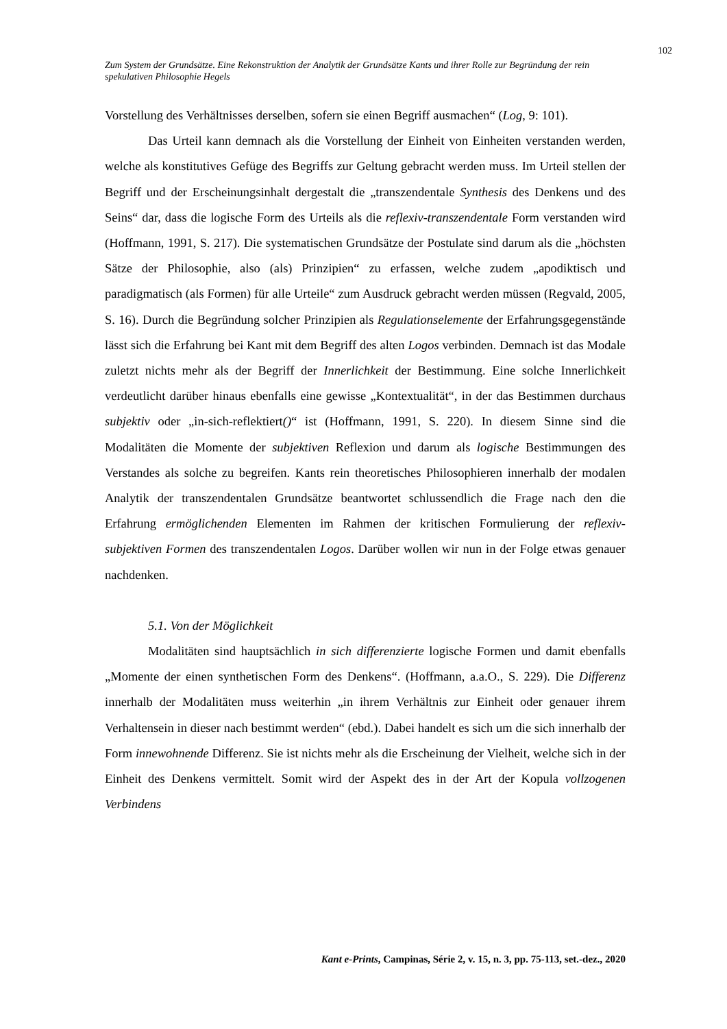102
Zum System der Grundsätze. Eine Rekonstruktion der Analytik der Grundsätze Kants und ihrer Rolle zur Begründung der rein spekulativen Philosophie Hegels
Vorstellung des Verhältnisses derselben, sofern sie einen Begriff ausmachen“ (Log, 9: 101).
Das Urteil kann demnach als die Vorstellung der Einheit von Einheiten verstanden werden, welche als konstitutives Gefüge des Begriffs zur Geltung gebracht werden muss. Im Urteil stellen der Begriff und der Erscheinungsinhalt dergestalt die „transzendentale Synthesis des Denkens und des Seins“ dar, dass die logische Form des Urteils als die reflexiv-transzendentale Form verstanden wird (Hoffmann, 1991, S. 217). Die systematischen Grundsätze der Postulate sind darum als die „höchsten Sätze der Philosophie, also (als) Prinzipien“ zu erfassen, welche zudem „apodiktisch und paradigmatisch (als Formen) für alle Urteile“ zum Ausdruck gebracht werden müssen (Regvald, 2005, S. 16). Durch die Begründung solcher Prinzipien als Regulationselemente der Erfahrungsgegenstände lässt sich die Erfahrung bei Kant mit dem Begriff des alten Logos verbinden. Demnach ist das Modale zuletzt nichts mehr als der Begriff der Innerlichkeit der Bestimmung. Eine solche Innerlichkeit verdeutlicht darüber hinaus ebenfalls eine gewisse „Kontextualität“, in der das Bestimmen durchaus subjektiv oder „in-sich-reflektiert()“ ist (Hoffmann, 1991, S. 220). In diesem Sinne sind die Modalitäten die Momente der subjektiven Reflexion und darum als logische Bestimmungen des Verstandes als solche zu begreifen. Kants rein theoretisches Philosophieren innerhalb der modalen Analytik der transzendentalen Grundsätze beantwortet schlussendlich die Frage nach den die Erfahrung ermöglichenden Elementen im Rahmen der kritischen Formulierung der reflexiv-subjektiven Formen des transzendentalen Logos. Darüber wollen wir nun in der Folge etwas genauer nachdenken.
5.1. Von der Möglichkeit
Modalitäten sind hauptsächlich in sich differenzierte logische Formen und damit ebenfalls „Momente der einen synthetischen Form des Denkens“. (Hoffmann, a.a.O., S. 229). Die Differenz innerhalb der Modalitäten muss weiterhin „in ihrem Verhältnis zur Einheit oder genauer ihrem Verhaltensein in dieser nach bestimmt werden“ (ebd.). Dabei handelt es sich um die sich innerhalb der Form innewohnende Differenz. Sie ist nichts mehr als die Erscheinung der Vielheit, welche sich in der Einheit des Denkens vermittelt. Somit wird der Aspekt des in der Art der Kopula vollzogenen Verbindens
Kant e-Prints, Campinas, Série 2, v. 15, n. 3, pp. 75-113, set.-dez., 2020